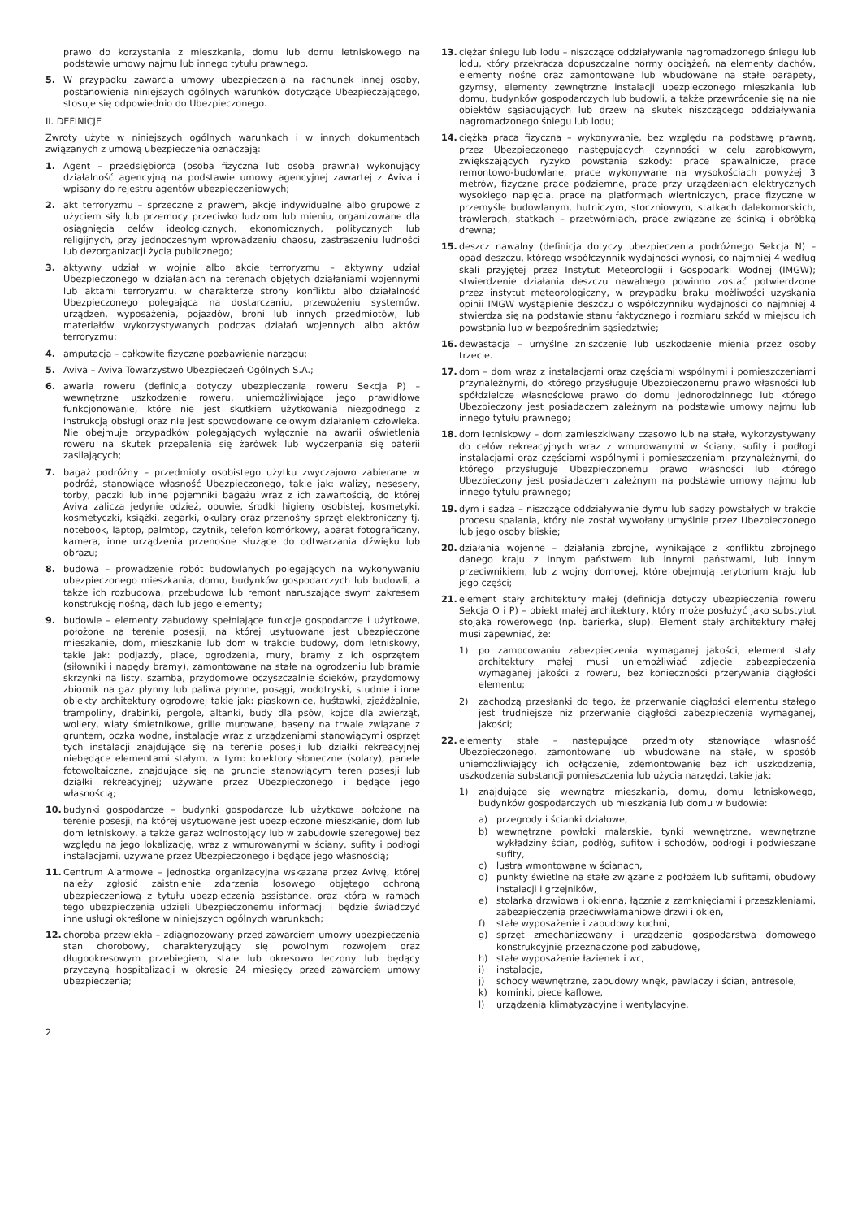prawo do korzystania z mieszkania, domu lub domu letniskowego na podstawie umowy najmu lub innego tytułu prawnego.
5. W przypadku zawarcia umowy ubezpieczenia na rachunek innej osoby, postanowienia niniejszych ogólnych warunków dotyczące Ubezpieczającego, stosuje się odpowiednio do Ubezpieczonego.
II. DEFINICJE
Zwroty użyte w niniejszych ogólnych warunkach i w innych dokumentach związanych z umową ubezpieczenia oznaczają:
1. Agent – przedsiębiorca (osoba fizyczna lub osoba prawna) wykonujący działalność agencyjną na podstawie umowy agencyjnej zawartej z Aviva i wpisany do rejestru agentów ubezpieczeniowych;
2. akt terroryzmu – sprzeczne z prawem, akcje indywidualne albo grupowe z użyciem siły lub przemocy przeciwko ludziom lub mieniu, organizowane dla osiągnięcia celów ideologicznych, ekonomicznych, politycznych lub religijnych, przy jednoczesnym wprowadzeniu chaosu, zastraszeniu ludności lub dezorganizacji życia publicznego;
3. aktywny udział w wojnie albo akcie terroryzmu – aktywny udział Ubezpieczonego w działaniach na terenach objętych działaniami wojennymi lub aktami terroryzmu, w charakterze strony konfliktu albo działalność Ubezpieczonego polegająca na dostarczaniu, przewożeniu systemów, urządzeń, wyposażenia, pojazdów, broni lub innych przedmiotów, lub materiałów wykorzystywanych podczas działań wojennych albo aktów terroryzmu;
4. amputacja – całkowite fizyczne pozbawienie narządu;
5. Aviva – Aviva Towarzystwo Ubezpieczeń Ogólnych S.A.;
6. awaria roweru (definicja dotyczy ubezpieczenia roweru Sekcja P) – wewnętrzne uszkodzenie roweru, uniemożliwiające jego prawidłowe funkcjonowanie, które nie jest skutkiem użytkowania niezgodnego z instrukcją obsługi oraz nie jest spowodowane celowym działaniem człowieka. Nie obejmuje przypadków polegających wyłącznie na awarii oświetlenia roweru na skutek przepalenia się żarówek lub wyczerpania się baterii zasilających;
7. bagaż podróżny – przedmioty osobistego użytku zwyczajowo zabierane w podróż, stanowiące własność Ubezpieczonego, takie jak: walizy, nesesery, torby, paczki lub inne pojemniki bagażu wraz z ich zawartością, do której Aviva zalicza jedynie odzież, obuwie, środki higieny osobistej, kosmetyki, kosmetyczki, książki, zegarki, okulary oraz przenośny sprzęt elektroniczny tj. notebook, laptop, palmtop, czytnik, telefon komórkowy, aparat fotograficzny, kamera, inne urządzenia przenośne służące do odtwarzania dźwięku lub obrazu;
8. budowa – prowadzenie robót budowlanych polegających na wykonywaniu ubezpieczonego mieszkania, domu, budynków gospodarczych lub budowli, a także ich rozbudowa, przebudowa lub remont naruszające swym zakresem konstrukcję nośną, dach lub jego elementy;
9. budowle – elementy zabudowy spełniające funkcje gospodarcze i użytkowe, położone na terenie posesji, na której usytuowane jest ubezpieczone mieszkanie, dom, mieszkanie lub dom w trakcie budowy, dom letniskowy, takie jak: podjazdy, place, ogrodzenia, mury, bramy z ich osprzętem (siłowniki i napędy bramy), zamontowane na stałe na ogrodzeniu lub bramie skrzynki na listy, szamba, przydomowe oczyszczalnie ścieków, przydomowy zbiornik na gaz płynny lub paliwa płynne, posągi, wodotryski, studnie i inne obiekty architektury ogrodowej takie jak: piaskownice, huśtawki, zjeżdżalnie, trampoliny, drabinki, pergole, altanki, budy dla psów, kojce dla zwierząt, woliery, wiaty śmietnikowe, grille murowane, baseny na trwale związane z gruntem, oczka wodne, instalacje wraz z urządzeniami stanowiącymi osprzęt tych instalacji znajdujące się na terenie posesji lub działki rekreacyjnej niebędące elementami stałym, w tym: kolektory słoneczne (solary), panele fotowoltaiczne, znajdujące się na gruncie stanowiącym teren posesji lub działki rekreacyjnej; używane przez Ubezpieczonego i będące jego własnością;
10. budynki gospodarcze – budynki gospodarcze lub użytkowe położone na terenie posesji, na której usytuowane jest ubezpieczone mieszkanie, dom lub dom letniskowy, a także garaż wolnostojący lub w zabudowie szeregowej bez względu na jego lokalizację, wraz z wmurowanymi w ściany, sufity i podłogi instalacjami, używane przez Ubezpieczonego i będące jego własnością;
11. Centrum Alarmowe – jednostka organizacyjna wskazana przez Avivę, której należy zgłosić zaistnienie zdarzenia losowego objętego ochroną ubezpieczeniową z tytułu ubezpieczenia assistance, oraz która w ramach tego ubezpieczenia udzieli Ubezpieczonemu informacji i będzie świadczyć inne usługi określone w niniejszych ogólnych warunkach;
12. choroba przewlekła – zdiagnozowany przed zawarciem umowy ubezpieczenia stan chorobowy, charakteryzujący się powolnym rozwojem oraz długookresowym przebiegiem, stale lub okresowo leczony lub będący przyczyną hospitalizacji w okresie 24 miesięcy przed zawarciem umowy ubezpieczenia;
13. ciężar śniegu lub lodu – niszczące oddziaływanie nagromadzonego śniegu lub lodu, który przekracza dopuszczalne normy obciążeń, na elementy dachów, elementy nośne oraz zamontowane lub wbudowane na stałe parapety, gzymsy, elementy zewnętrzne instalacji ubezpieczonego mieszkania lub domu, budynków gospodarczych lub budowli, a także przewrócenie się na nie obiektów sąsiadujących lub drzew na skutek niszczącego oddziaływania nagromadzonego śniegu lub lodu;
14. ciężka praca fizyczna – wykonywanie, bez względu na podstawę prawną, przez Ubezpieczonego następujących czynności w celu zarobkowym, zwiększających ryzyko powstania szkody: prace spawalnicze, prace remontowo-budowlane, prace wykonywane na wysokościach powyżej 3 metrów, fizyczne prace podziemne, prace przy urządzeniach elektrycznych wysokiego napięcia, prace na platformach wiertniczych, prace fizyczne w przemyśle budowlanym, hutniczym, stoczniowym, statkach dalekomorskich, trawlerach, statkach – przetwórniach, prace związane ze ścinką i obróbką drewna;
15. deszcz nawalny (definicja dotyczy ubezpieczenia podróżnego Sekcja N) – opad deszczu, którego współczynnik wydajności wynosi, co najmniej 4 według skali przyjętej przez Instytut Meteorologii i Gospodarki Wodnej (IMGW); stwierdzenie działania deszczu nawalnego powinno zostać potwierdzone przez instytut meteorologiczny, w przypadku braku możliwości uzyskania opinii IMGW wystąpienie deszczu o współczynniku wydajności co najmniej 4 stwierdza się na podstawie stanu faktycznego i rozmiaru szkód w miejscu ich powstania lub w bezpośrednim sąsiedztwie;
16. dewastacja – umyślne zniszczenie lub uszkodzenie mienia przez osoby trzecie.
17. dom – dom wraz z instalacjami oraz częściami wspólnymi i pomieszczeniami przynależnymi, do którego przysługuje Ubezpieczonemu prawo własności lub spółdzielcze własnościowe prawo do domu jednorodzinnego lub którego Ubezpieczony jest posiadaczem zależnym na podstawie umowy najmu lub innego tytułu prawnego;
18. dom letniskowy – dom zamieszkiwany czasowo lub na stałe, wykorzystywany do celów rekreacyjnych wraz z wmurowanymi w ściany, sufity i podłogi instalacjami oraz częściami wspólnymi i pomieszczeniami przynależnymi, do którego przysługuje Ubezpieczonemu prawo własności lub którego Ubezpieczony jest posiadaczem zależnym na podstawie umowy najmu lub innego tytułu prawnego;
19. dym i sadza – niszczące oddziaływanie dymu lub sadzy powstałych w trakcie procesu spalania, który nie został wywołany umyślnie przez Ubezpieczonego lub jego osoby bliskie;
20. działania wojenne – działania zbrojne, wynikające z konfliktu zbrojnego danego kraju z innym państwem lub innymi państwami, lub innym przeciwnikiem, lub z wojny domowej, które obejmują terytorium kraju lub jego części;
21. element stały architektury małej (definicja dotyczy ubezpieczenia roweru Sekcja O i P) – obiekt małej architektury, który może posłużyć jako substytut stojaka rowerowego (np. barierka, słup). Element stały architektury małej musi zapewniać, że:
1) po zamocowaniu zabezpieczenia wymaganej jakości, element stały architektury małej musi uniemożliwiać zdjęcie zabezpieczenia wymaganej jakości z roweru, bez konieczności przerywania ciągłości elementu;
2) zachodzą przesłanki do tego, że przerwanie ciągłości elementu stałego jest trudniejsze niż przerwanie ciągłości zabezpieczenia wymaganej, jakości;
22. elementy stałe – następujące przedmioty stanowiące własność Ubezpieczonego, zamontowane lub wbudowane na stałe, w sposób uniemożliwiający ich odłączenie, zdemontowanie bez ich uszkodzenia, uszkodzenia substancji pomieszczenia lub użycia narzędzi, takie jak:
1) znajdujące się wewnątrz mieszkania, domu, domu letniskowego, budynków gospodarczych lub mieszkania lub domu w budowie:
a) przegrody i ścianki działowe,
b) wewnętrzne powłoki malarskie, tynki wewnętrzne, wewnętrzne wykładziny ścian, podłóg, sufitów i schodów, podłogi i podwieszane sufity,
c) lustra wmontowane w ścianach,
d) punkty świetlne na stałe związane z podłożem lub sufitami, obudowy instalacji i grzejników,
e) stolarka drzwiowa i okienna, łącznie z zamknięciami i przeszkleniami, zabezpieczenia przeciwwłamaniowe drzwi i okien,
f) stałe wyposażenie i zabudowy kuchni,
g) sprzęt zmechanizowany i urządzenia gospodarstwa domowego konstrukcyjnie przeznaczone pod zabudowę,
h) stałe wyposażenie łazienek i wc,
i) instalacje,
j) schody wewnętrzne, zabudowy wnęk, pawlaczy i ścian, antresole,
k) kominki, piece kaflowe,
l) urządzenia klimatyzacyjne i wentylacyjne,
2